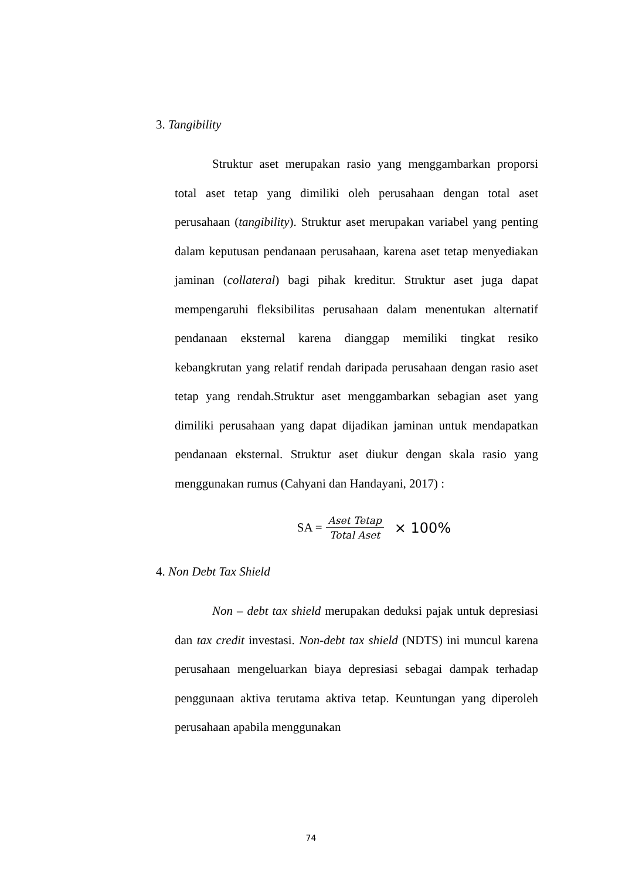3. Tangibility
Struktur aset merupakan rasio yang menggambarkan proporsi total aset tetap yang dimiliki oleh perusahaan dengan total aset perusahaan (tangibility). Struktur aset merupakan variabel yang penting dalam keputusan pendanaan perusahaan, karena aset tetap menyediakan jaminan (collateral) bagi pihak kreditur. Struktur aset juga dapat mempengaruhi fleksibilitas perusahaan dalam menentukan alternatif pendanaan eksternal karena dianggap memiliki tingkat resiko kebangkrutan yang relatif rendah daripada perusahaan dengan rasio aset tetap yang rendah.Struktur aset menggambarkan sebagian aset yang dimiliki perusahaan yang dapat dijadikan jaminan untuk mendapatkan pendanaan eksternal. Struktur aset diukur dengan skala rasio yang menggunakan rumus (Cahyani dan Handayani, 2017) :
SA = Aset Tetap Total Aset × 100%
4. Non Debt Tax Shield
Non – debt tax shield merupakan deduksi pajak untuk depresiasi dan tax credit investasi. Non-debt tax shield (NDTS) ini muncul karena perusahaan mengeluarkan biaya depresiasi sebagai dampak terhadap penggunaan aktiva terutama aktiva tetap. Keuntungan yang diperoleh perusahaan apabila menggunakan
74